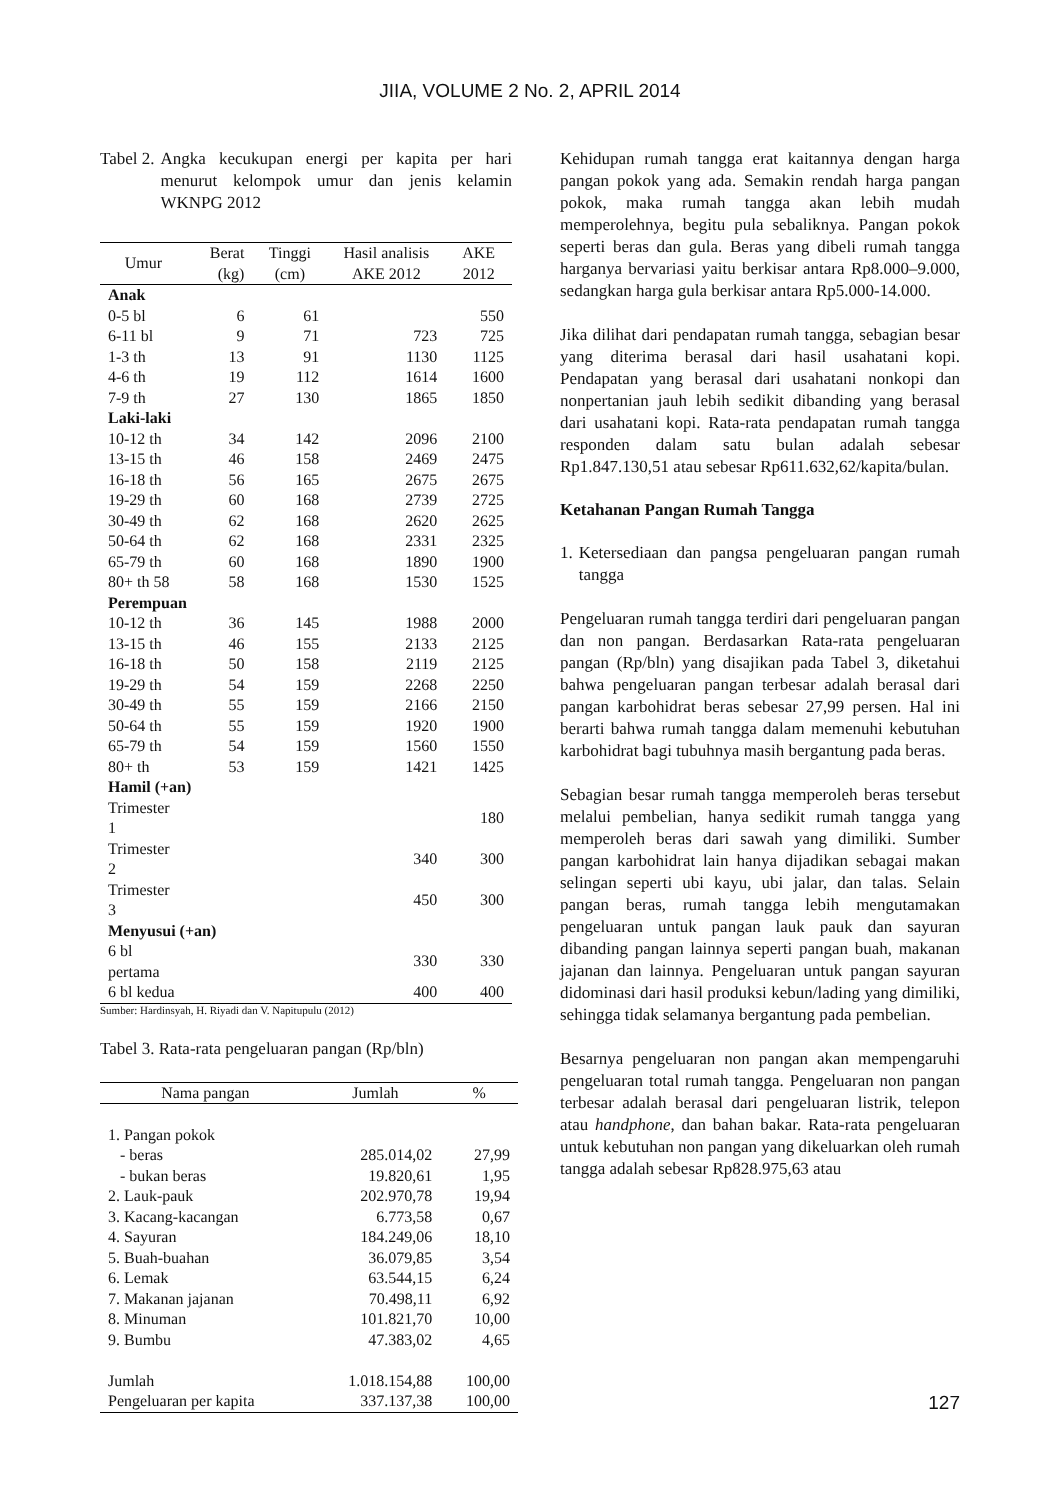JIIA, VOLUME 2 No. 2, APRIL 2014
Tabel 2. Angka kecukupan energi per kapita per hari menurut kelompok umur dan jenis kelamin WKNPG 2012
| Umur | Berat (kg) | Tinggi (cm) | Hasil analisis AKE 2012 | AKE 2012 |
| --- | --- | --- | --- | --- |
| Anak | | | | |
| 0-5 bl | 6 | 61 | | 550 |
| 6-11 bl | 9 | 71 | 723 | 725 |
| 1-3 th | 13 | 91 | 1130 | 1125 |
| 4-6 th | 19 | 112 | 1614 | 1600 |
| 7-9 th | 27 | 130 | 1865 | 1850 |
| Laki-laki | | | | |
| 10-12 th | 34 | 142 | 2096 | 2100 |
| 13-15 th | 46 | 158 | 2469 | 2475 |
| 16-18 th | 56 | 165 | 2675 | 2675 |
| 19-29 th | 60 | 168 | 2739 | 2725 |
| 30-49 th | 62 | 168 | 2620 | 2625 |
| 50-64 th | 62 | 168 | 2331 | 2325 |
| 65-79 th | 60 | 168 | 1890 | 1900 |
| 80+ th 58 | 58 | 168 | 1530 | 1525 |
| Perempuan | | | | |
| 10-12 th | 36 | 145 | 1988 | 2000 |
| 13-15 th | 46 | 155 | 2133 | 2125 |
| 16-18 th | 50 | 158 | 2119 | 2125 |
| 19-29 th | 54 | 159 | 2268 | 2250 |
| 30-49 th | 55 | 159 | 2166 | 2150 |
| 50-64 th | 55 | 159 | 1920 | 1900 |
| 65-79 th | 54 | 159 | 1560 | 1550 |
| 80+ th | 53 | 159 | 1421 | 1425 |
| Hamil (+an) | | | | |
| Trimester 1 | | | | 180 |
| Trimester 2 | | | 340 | 300 |
| Trimester 3 | | | 450 | 300 |
| Menyusui (+an) | | | | |
| 6 bl pertama | | | 330 | 330 |
| 6 bl kedua | | | 400 | 400 |
Sumber: Hardinsyah, H. Riyadi dan V. Napitupulu (2012)
Tabel 3. Rata-rata pengeluaran pangan (Rp/bln)
| Nama pangan | Jumlah | % |
| --- | --- | --- |
| 1. Pangan pokok | | |
| - beras | 285.014,02 | 27,99 |
| - bukan beras | 19.820,61 | 1,95 |
| 2. Lauk-pauk | 202.970,78 | 19,94 |
| 3. Kacang-kacangan | 6.773,58 | 0,67 |
| 4. Sayuran | 184.249,06 | 18,10 |
| 5. Buah-buahan | 36.079,85 | 3,54 |
| 6. Lemak | 63.544,15 | 6,24 |
| 7. Makanan jajanan | 70.498,11 | 6,92 |
| 8. Minuman | 101.821,70 | 10,00 |
| 9. Bumbu | 47.383,02 | 4,65 |
| Jumlah | 1.018.154,88 | 100,00 |
| Pengeluaran per kapita | 337.137,38 | 100,00 |
Kehidupan rumah tangga erat kaitannya dengan harga pangan pokok yang ada. Semakin rendah harga pangan pokok, maka rumah tangga akan lebih mudah memperolehnya, begitu pula sebaliknya. Pangan pokok seperti beras dan gula. Beras yang dibeli rumah tangga harganya bervariasi yaitu berkisar antara Rp8.000–9.000, sedangkan harga gula berkisar antara Rp5.000-14.000.
Jika dilihat dari pendapatan rumah tangga, sebagian besar yang diterima berasal dari hasil usahatani kopi. Pendapatan yang berasal dari usahatani nonkopi dan nonpertanian jauh lebih sedikit dibanding yang berasal dari usahatani kopi. Rata-rata pendapatan rumah tangga responden dalam satu bulan adalah sebesar Rp1.847.130,51 atau sebesar Rp611.632,62/kapita/bulan.
Ketahanan Pangan Rumah Tangga
1. Ketersediaan dan pangsa pengeluaran pangan rumah tangga
Pengeluaran rumah tangga terdiri dari pengeluaran pangan dan non pangan. Berdasarkan Rata-rata pengeluaran pangan (Rp/bln) yang disajikan pada Tabel 3, diketahui bahwa pengeluaran pangan terbesar adalah berasal dari pangan karbohidrat beras sebesar 27,99 persen. Hal ini berarti bahwa rumah tangga dalam memenuhi kebutuhan karbohidrat bagi tubuhnya masih bergantung pada beras.
Sebagian besar rumah tangga memperoleh beras tersebut melalui pembelian, hanya sedikit rumah tangga yang memperoleh beras dari sawah yang dimiliki. Sumber pangan karbohidrat lain hanya dijadikan sebagai makan selingan seperti ubi kayu, ubi jalar, dan talas. Selain pangan beras, rumah tangga lebih mengutamakan pengeluaran untuk pangan lauk pauk dan sayuran dibanding pangan lainnya seperti pangan buah, makanan jajanan dan lainnya. Pengeluaran untuk pangan sayuran didominasi dari hasil produksi kebun/lading yang dimiliki, sehingga tidak selamanya bergantung pada pembelian.
Besarnya pengeluaran non pangan akan mempengaruhi pengeluaran total rumah tangga. Pengeluaran non pangan terbesar adalah berasal dari pengeluaran listrik, telepon atau handphone, dan bahan bakar. Rata-rata pengeluaran untuk kebutuhan non pangan yang dikeluarkan oleh rumah tangga adalah sebesar Rp828.975,63 atau
127